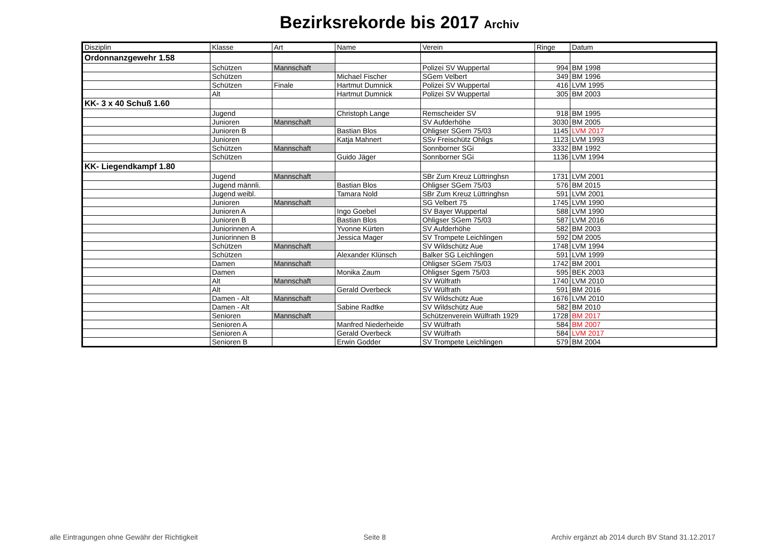Bezirksrekorde bis 2017 Archiv
| Disziplin | Klasse | Art | Name | Verein | Ringe | Datum |
| --- | --- | --- | --- | --- | --- | --- |
| Ordonnanzgewehr 1.58 | | | | | | |
| | Schützen | Mannschaft | | Polizei SV Wuppertal | 994 | BM 1998 |
| | Schützen | | Michael Fischer | SGem Velbert | 349 | BM 1996 |
| | Schützen | Finale | Hartmut Dumnick | Polizei SV Wuppertal | 416 | LVM 1995 |
| | Alt | | Hartmut Dumnick | Polizei SV Wuppertal | 305 | BM 2003 |
| KK- 3 x 40 Schuß 1.60 | | | | | | |
| | Jugend | | Christoph Lange | Remscheider SV | 918 | BM 1995 |
| | Junioren | Mannschaft | | SV Aufderhöhe | 3030 | BM 2005 |
| | Junioren B | | Bastian Blos | Ohligser SGem 75/03 | 1145 | LVM 2017 |
| | Junioren | | Katja Mahnert | SSv Freischütz Ohligs | 1123 | LVM 1993 |
| | Schützen | Mannschaft | | Sonnborner SGi | 3332 | BM 1992 |
| | Schützen | | Guido Jäger | Sonnborner SGi | 1136 | LVM 1994 |
| KK- Liegendkampf 1.80 | | | | | | |
| | Jugend | Mannschaft | | SBr Zum Kreuz Lüttringhsn | 1731 | LVM 2001 |
| | Jugend männli. | | Bastian Blos | Ohligser SGem 75/03 | 576 | BM 2015 |
| | Jugend weibl. | | Tamara Nold | SBr Zum Kreuz Lüttringhsn | 591 | LVM 2001 |
| | Junioren | Mannschaft | | SG Velbert 75 | 1745 | LVM 1990 |
| | Junioren A | | Ingo Goebel | SV Bayer Wuppertal | 588 | LVM 1990 |
| | Junioren B | | Bastian Blos | Ohligser SGem 75/03 | 587 | LVM 2016 |
| | Juniorinnen A | | Yvonne Kürten | SV Aufderhöhe | 582 | BM 2003 |
| | Juniorinnen B | | Jessica Mager | SV Trompete Leichlingen | 592 | DM 2005 |
| | Schützen | Mannschaft | | SV Wildschütz Aue | 1748 | LVM 1994 |
| | Schützen | | Alexander Klünsch | Balker SG Leichlingen | 591 | LVM 1999 |
| | Damen | Mannschaft | | Ohligser SGem 75/03 | 1742 | BM 2001 |
| | Damen | | Monika Zaum | Ohligser Sgem 75/03 | 595 | BEK 2003 |
| | Alt | Mannschaft | | SV Wülfrath | 1740 | LVM 2010 |
| | Alt | | Gerald Overbeck | SV Wülfrath | 591 | BM 2016 |
| | Damen - Alt | Mannschaft | | SV Wildschütz Aue | 1676 | LVM 2010 |
| | Damen - Alt | | Sabine Radtke | SV Wildschütz Aue | 582 | BM 2010 |
| | Senioren | Mannschaft | | Schützenverein Wülfrath 1929 | 1728 | BM 2017 |
| | Senioren A | | Manfred Niederheide | SV Wülfrath | 584 | BM 2007 |
| | Senioren A | | Gerald Overbeck | SV Wülfrath | 584 | LVM 2017 |
| | Senioren B | | Erwin Godder | SV Trompete Leichlingen | 579 | BM 2004 |
alle Eintragungen ohne Gewähr der Richtigkeit Seite 8 Archiv ergänzt ab 2014 durch BV Stand 31.12.2017